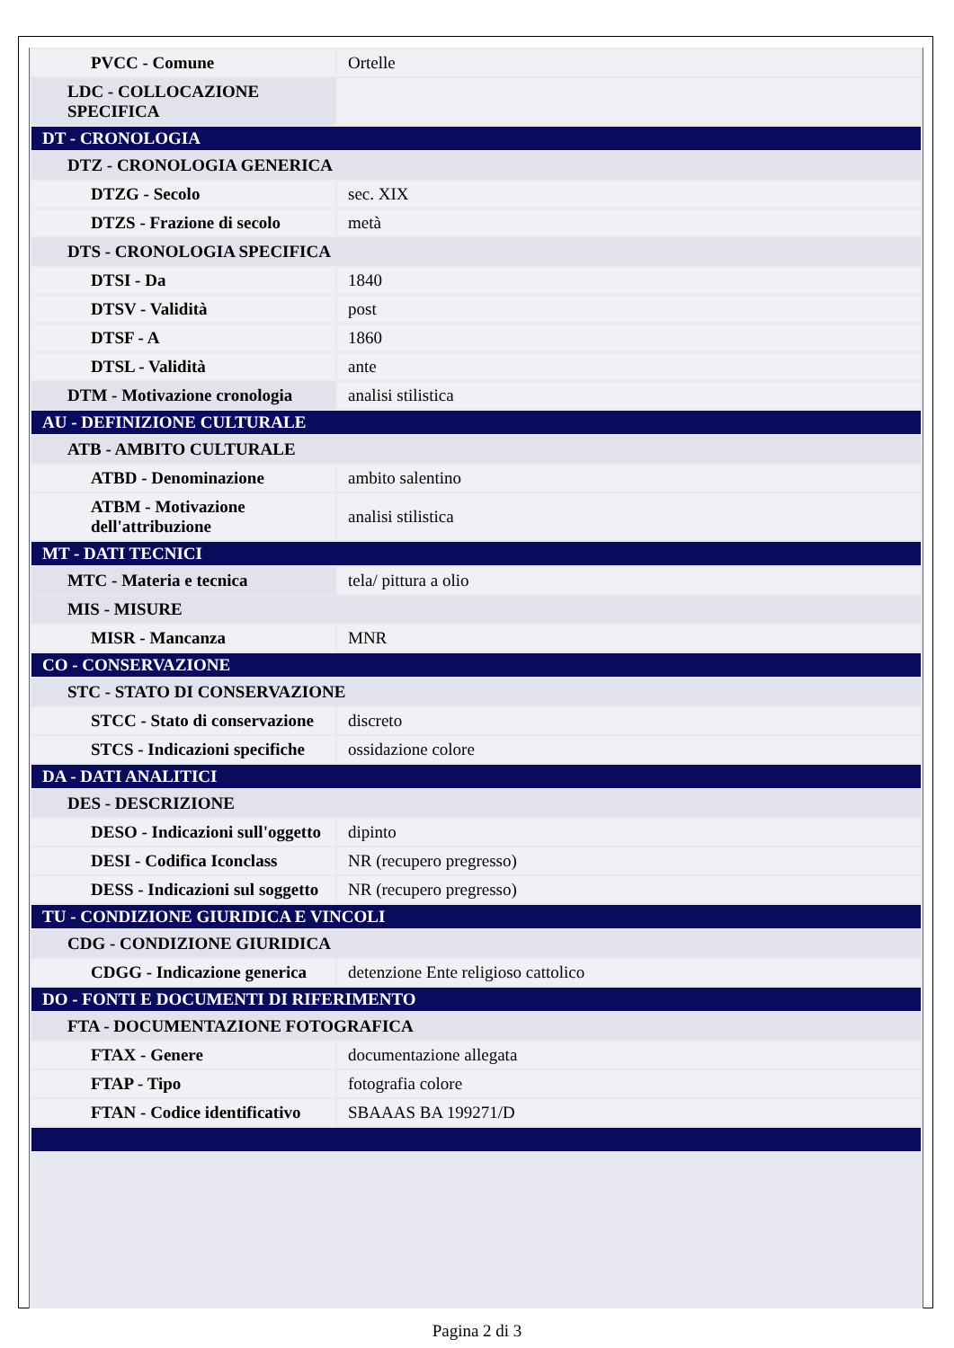| PVCC - Comune | Ortelle |
| LDC - COLLOCAZIONE SPECIFICA | |
| DT - CRONOLOGIA | |
| DTZ - CRONOLOGIA GENERICA | |
| DTZG - Secolo | sec. XIX |
| DTZS - Frazione di secolo | metà |
| DTS - CRONOLOGIA SPECIFICA | |
| DTSI - Da | 1840 |
| DTSV - Validità | post |
| DTSF - A | 1860 |
| DTSL - Validità | ante |
| DTM - Motivazione cronologia | analisi stilistica |
| AU - DEFINIZIONE CULTURALE | |
| ATB - AMBITO CULTURALE | |
| ATBD - Denominazione | ambito salentino |
| ATBM - Motivazione dell'attribuzione | analisi stilistica |
| MT - DATI TECNICI | |
| MTC - Materia e tecnica | tela/ pittura a olio |
| MIS - MISURE | |
| MISR - Mancanza | MNR |
| CO - CONSERVAZIONE | |
| STC - STATO DI CONSERVAZIONE | |
| STCC - Stato di conservazione | discreto |
| STCS - Indicazioni specifiche | ossidazione colore |
| DA - DATI ANALITICI | |
| DES - DESCRIZIONE | |
| DESO - Indicazioni sull'oggetto | dipinto |
| DESI - Codifica Iconclass | NR (recupero pregresso) |
| DESS - Indicazioni sul soggetto | NR (recupero pregresso) |
| TU - CONDIZIONE GIURIDICA E VINCOLI | |
| CDG - CONDIZIONE GIURIDICA | |
| CDGG - Indicazione generica | detenzione Ente religioso cattolico |
| DO - FONTI E DOCUMENTI DI RIFERIMENTO | |
| FTA - DOCUMENTAZIONE FOTOGRAFICA | |
| FTAX - Genere | documentazione allegata |
| FTAP - Tipo | fotografia colore |
| FTAN - Codice identificativo | SBAAAS BA 199271/D |
Pagina 2 di 3